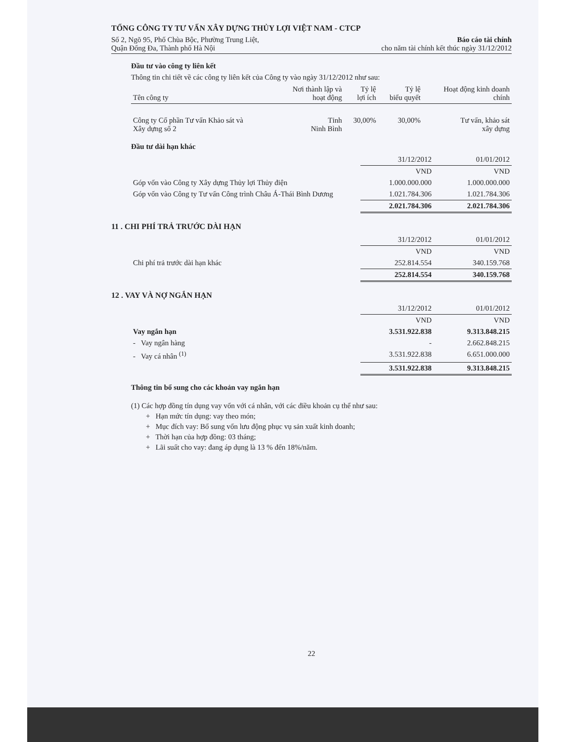TỔNG CÔNG TY TƯ VẤN XÂY DỰNG THỦY LỢI VIỆT NAM - CTCP
Số 2, Ngõ 95, Phố Chùa Bộc, Phường Trung Liệt,
Quận Đống Đa, Thành phố Hà Nội
Báo cáo tài chính
cho năm tài chính kết thúc ngày 31/12/2012
Đầu tư vào công ty liên kết
Thông tin chi tiết về các công ty liên kết của Công ty vào ngày 31/12/2012 như sau:
| Tên công ty | Nơi thành lập và hoạt động | Tỷ lệ lợi ích | Tỷ lệ biểu quyết | Hoạt động kinh doanh chính |
| --- | --- | --- | --- | --- |
| Công ty Cổ phần Tư vấn Khảo sát và Xây dựng số 2 | Tỉnh Ninh Bình | 30,00% | 30,00% | Tư vấn, khảo sát xây dựng |
Đầu tư dài hạn khác
| | 31/12/2012 | 01/01/2012 |
| | VND | VND |
| Góp vốn vào Công ty Xây dựng Thủy lợi Thủy điện | 1.000.000.000 | 1.000.000.000 |
| Góp vốn vào Công ty Tư vấn Công trình Châu Á-Thái Bình Dương | 1.021.784.306 | 1.021.784.306 |
| | 2.021.784.306 | 2.021.784.306 |
11 . CHI PHÍ TRẢ TRƯỚC DÀI HẠN
| | 31/12/2012 | 01/01/2012 |
| | VND | VND |
| Chi phí trả trước dài hạn khác | 252.814.554 | 340.159.768 |
| | 252.814.554 | 340.159.768 |
12 . VAY VÀ NỢ NGẮN HẠN
| | 31/12/2012 | 01/01/2012 |
| | VND | VND |
| Vay ngắn hạn | 3.531.922.838 | 9.313.848.215 |
| - Vay ngân hàng | - | 2.662.848.215 |
| - Vay cá nhân <sup>(1)</sup> | 3.531.922.838 | 6.651.000.000 |
| | 3.531.922.838 | 9.313.848.215 |
Thông tin bổ sung cho các khoản vay ngắn hạn
(1) Các hợp đồng tín dụng vay vốn với cá nhân, với các điều khoản cụ thể như sau:
+ Hạn mức tín dụng: vay theo món;
+ Mục đích vay: Bổ sung vốn lưu động phục vụ sản xuất kinh doanh;
+ Thời hạn của hợp đồng: 03 tháng;
+ Lãi suất cho vay: đang áp dụng là 13 % đến 18%/năm.
22